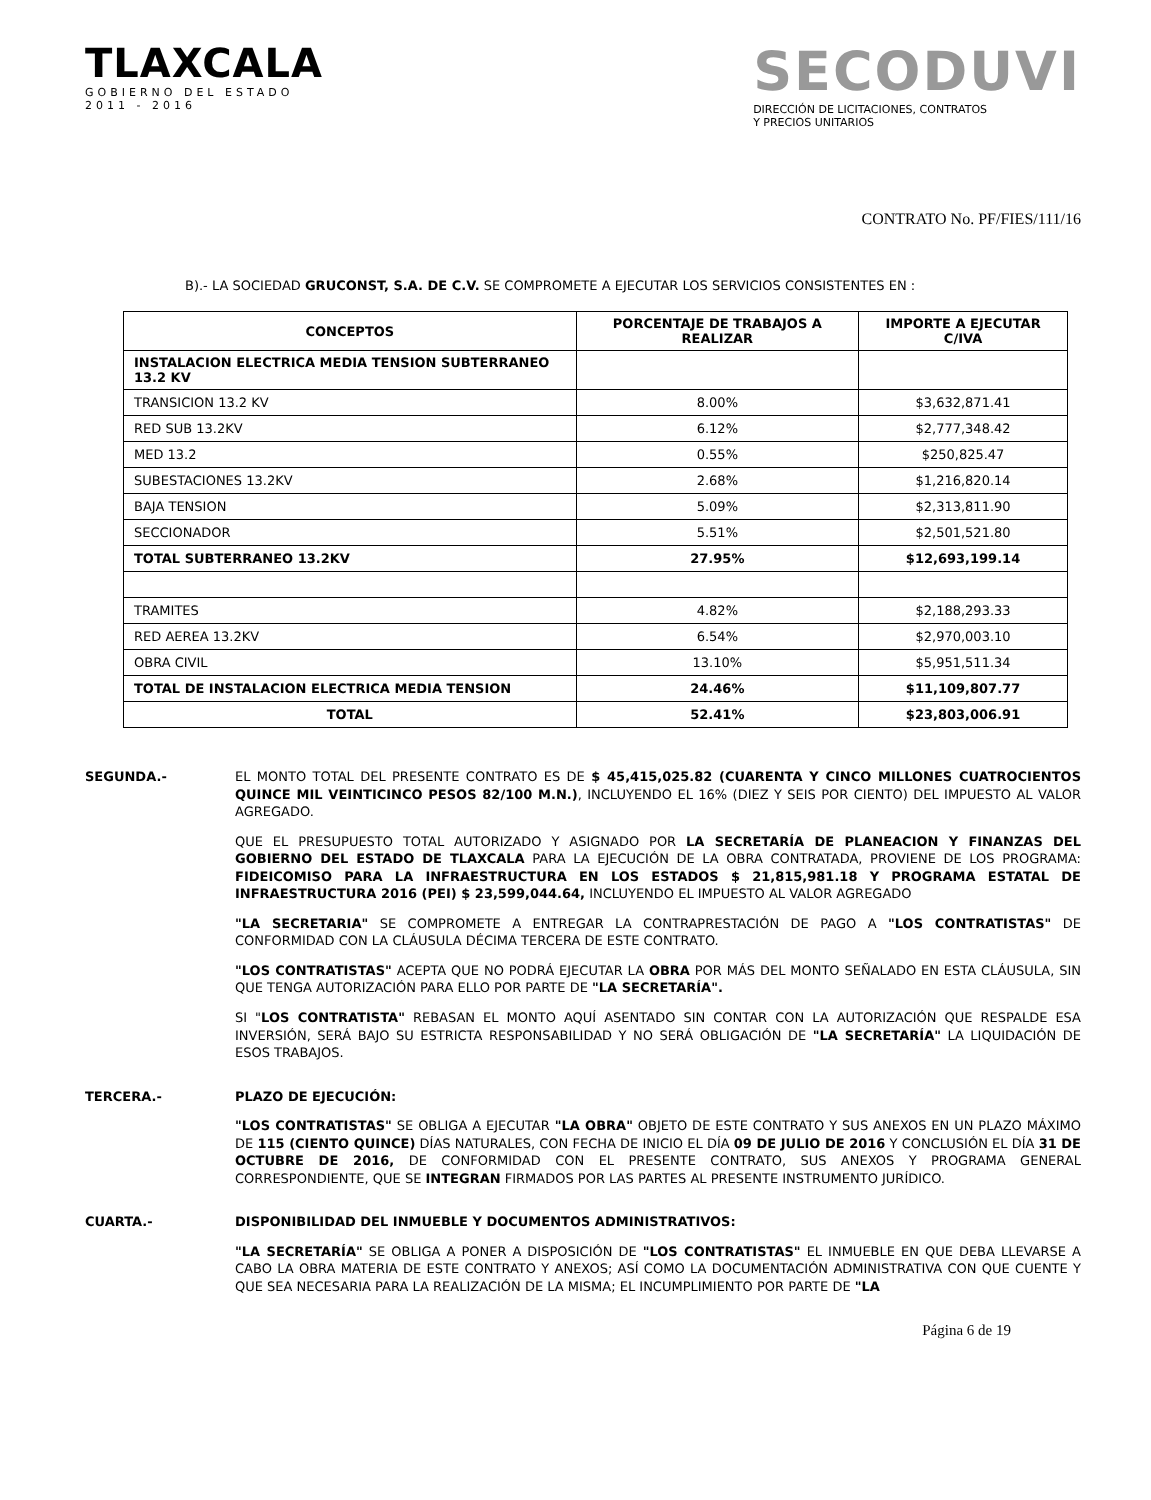TLAXCALA
GOBIERNO DEL ESTADO
2011 - 2016
SECODUVI
DIRECCIÓN DE LICITACIONES, CONTRATOS
Y PRECIOS UNITARIOS
CONTRATO No. PF/FIES/111/16
B).- LA SOCIEDAD GRUCONST, S.A. DE C.V. SE COMPROMETE A EJECUTAR LOS SERVICIOS CONSISTENTES EN :
| CONCEPTOS | PORCENTAJE DE TRABAJOS A REALIZAR | IMPORTE A EJECUTAR C/IVA |
| --- | --- | --- |
| INSTALACION ELECTRICA MEDIA TENSION SUBTERRANEO 13.2 KV | | |
| TRANSICION 13.2 KV | 8.00% | $3,632,871.41 |
| RED SUB 13.2KV | 6.12% | $2,777,348.42 |
| MED 13.2 | 0.55% | $250,825.47 |
| SUBESTACIONES 13.2KV | 2.68% | $1,216,820.14 |
| BAJA TENSION | 5.09% | $2,313,811.90 |
| SECCIONADOR | 5.51% | $2,501,521.80 |
| TOTAL SUBTERRANEO 13.2KV | 27.95% | $12,693,199.14 |
| TRAMITES | 4.82% | $2,188,293.33 |
| RED AEREA 13.2KV | 6.54% | $2,970,003.10 |
| OBRA CIVIL | 13.10% | $5,951,511.34 |
| TOTAL DE INSTALACION ELECTRICA MEDIA TENSION | 24.46% | $11,109,807.77 |
| TOTAL | 52.41% | $23,803,006.91 |
SEGUNDA.- EL MONTO TOTAL DEL PRESENTE CONTRATO ES DE $ 45,415,025.82 (CUARENTA Y CINCO MILLONES CUATROCIENTOS QUINCE MIL VEINTICINCO PESOS 82/100 M.N.), INCLUYENDO EL 16% (DIEZ Y SEIS POR CIENTO) DEL IMPUESTO AL VALOR AGREGADO.
QUE EL PRESUPUESTO TOTAL AUTORIZADO Y ASIGNADO POR LA SECRETARÍA DE PLANEACION Y FINANZAS DEL GOBIERNO DEL ESTADO DE TLAXCALA PARA LA EJECUCIÓN DE LA OBRA CONTRATADA, PROVIENE DE LOS PROGRAMA: FIDEICOMISO PARA LA INFRAESTRUCTURA EN LOS ESTADOS $ 21,815,981.18 Y PROGRAMA ESTATAL DE INFRAESTRUCTURA 2016 (PEI) $ 23,599,044.64, INCLUYENDO EL IMPUESTO AL VALOR AGREGADO
"LA SECRETARIA" SE COMPROMETE A ENTREGAR LA CONTRAPRESTACIÓN DE PAGO A "LOS CONTRATISTAS" DE CONFORMIDAD CON LA CLÁUSULA DÉCIMA TERCERA DE ESTE CONTRATO.
"LOS CONTRATISTAS" ACEPTA QUE NO PODRÁ EJECUTAR LA OBRA POR MÁS DEL MONTO SEÑALADO EN ESTA CLÁUSULA, SIN QUE TENGA AUTORIZACIÓN PARA ELLO POR PARTE DE "LA SECRETARÍA".
SI "LOS CONTRATISTA" REBASAN EL MONTO AQUÍ ASENTADO SIN CONTAR CON LA AUTORIZACIÓN QUE RESPALDE ESA INVERSIÓN, SERÁ BAJO SU ESTRICTA RESPONSABILIDAD Y NO SERÁ OBLIGACIÓN DE "LA SECRETARÍA" LA LIQUIDACIÓN DE ESOS TRABAJOS.
TERCERA.- PLAZO DE EJECUCIÓN:
"LOS CONTRATISTAS" SE OBLIGA A EJECUTAR "LA OBRA" OBJETO DE ESTE CONTRATO Y SUS ANEXOS EN UN PLAZO MÁXIMO DE 115 (CIENTO QUINCE) DÍAS NATURALES, CON FECHA DE INICIO EL DÍA 09 DE JULIO DE 2016 Y CONCLUSIÓN EL DÍA 31 DE OCTUBRE DE 2016, DE CONFORMIDAD CON EL PRESENTE CONTRATO, SUS ANEXOS Y PROGRAMA GENERAL CORRESPONDIENTE, QUE SE INTEGRAN FIRMADOS POR LAS PARTES AL PRESENTE INSTRUMENTO JURÍDICO.
CUARTA.- DISPONIBILIDAD DEL INMUEBLE Y DOCUMENTOS ADMINISTRATIVOS:
"LA SECRETARÍA" SE OBLIGA A PONER A DISPOSICIÓN DE "LOS CONTRATISTAS" EL INMUEBLE EN QUE DEBA LLEVARSE A CABO LA OBRA MATERIA DE ESTE CONTRATO Y ANEXOS; ASÍ COMO LA DOCUMENTACIÓN ADMINISTRATIVA CON QUE CUENTE Y QUE SEA NECESARIA PARA LA REALIZACIÓN DE LA MISMA; EL INCUMPLIMIENTO POR PARTE DE "LA
Página 6 de 19